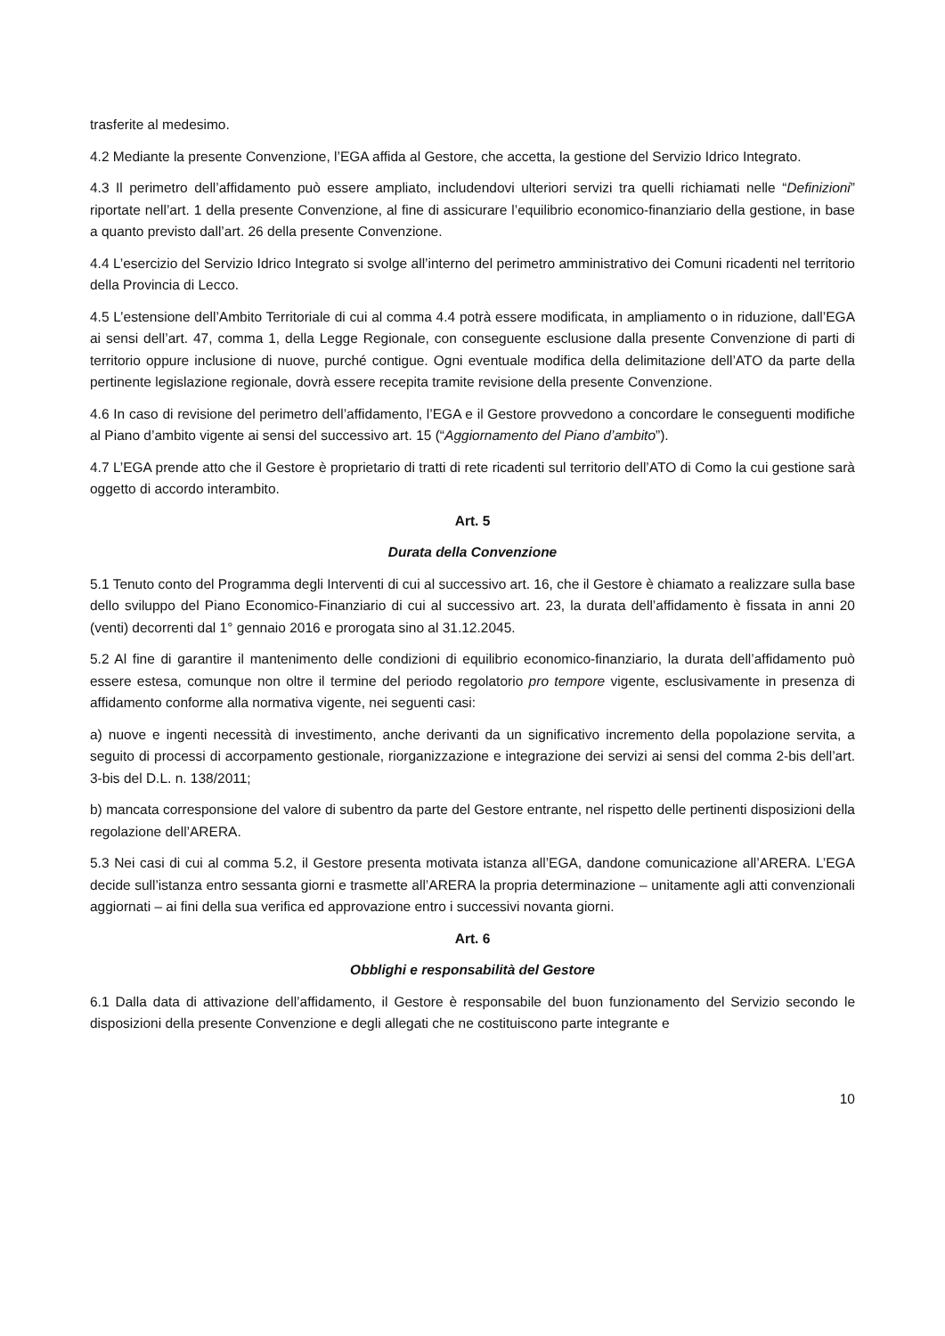trasferite al medesimo.
4.2 Mediante la presente Convenzione, l’EGA affida al Gestore, che accetta, la gestione del Servizio Idrico Integrato.
4.3 Il perimetro dell’affidamento può essere ampliato, includendovi ulteriori servizi tra quelli richiamati nelle “Definizioni” riportate nell’art. 1 della presente Convenzione, al fine di assicurare l’equilibrio economico-finanziario della gestione, in base a quanto previsto dall’art. 26 della presente Convenzione.
4.4 L’esercizio del Servizio Idrico Integrato si svolge all’interno del perimetro amministrativo dei Comuni ricadenti nel territorio della Provincia di Lecco.
4.5 L’estensione dell’Ambito Territoriale di cui al comma 4.4 potrà essere modificata, in ampliamento o in riduzione, dall’EGA ai sensi dell’art. 47, comma 1, della Legge Regionale, con conseguente esclusione dalla presente Convenzione di parti di territorio oppure inclusione di nuove, purché contigue. Ogni eventuale modifica della delimitazione dell’ATO da parte della pertinente legislazione regionale, dovrà essere recepita tramite revisione della presente Convenzione.
4.6 In caso di revisione del perimetro dell’affidamento, l’EGA e il Gestore provvedono a concordare le conseguenti modifiche al Piano d’ambito vigente ai sensi del successivo art. 15 (“Aggiornamento del Piano d’ambito”).
4.7 L’EGA prende atto che il Gestore è proprietario di tratti di rete ricadenti sul territorio dell’ATO di Como la cui gestione sarà oggetto di accordo interambito.
Art. 5
Durata della Convenzione
5.1 Tenuto conto del Programma degli Interventi di cui al successivo art. 16, che il Gestore è chiamato a realizzare sulla base dello sviluppo del Piano Economico-Finanziario di cui al successivo art. 23, la durata dell’affidamento è fissata in anni 20 (venti) decorrenti dal 1° gennaio 2016 e prorogata sino al 31.12.2045.
5.2 Al fine di garantire il mantenimento delle condizioni di equilibrio economico-finanziario, la durata dell’affidamento può essere estesa, comunque non oltre il termine del periodo regolatorio pro tempore vigente, esclusivamente in presenza di affidamento conforme alla normativa vigente, nei seguenti casi:
a) nuove e ingenti necessità di investimento, anche derivanti da un significativo incremento della popolazione servita, a seguito di processi di accorpamento gestionale, riorganizzazione e integrazione dei servizi ai sensi del comma 2-bis dell’art. 3-bis del D.L. n. 138/2011;
b) mancata corresponsione del valore di subentro da parte del Gestore entrante, nel rispetto delle pertinenti disposizioni della regolazione dell’ARERA.
5.3 Nei casi di cui al comma 5.2, il Gestore presenta motivata istanza all’EGA, dandone comunicazione all’ARERA. L’EGA decide sull’istanza entro sessanta giorni e trasmette all’ARERA la propria determinazione – unitamente agli atti convenzionali aggiornati – ai fini della sua verifica ed approvazione entro i successivi novanta giorni.
Art. 6
Obblighi e responsabilità del Gestore
6.1 Dalla data di attivazione dell’affidamento, il Gestore è responsabile del buon funzionamento del Servizio secondo le disposizioni della presente Convenzione e degli allegati che ne costituiscono parte integrante e
10